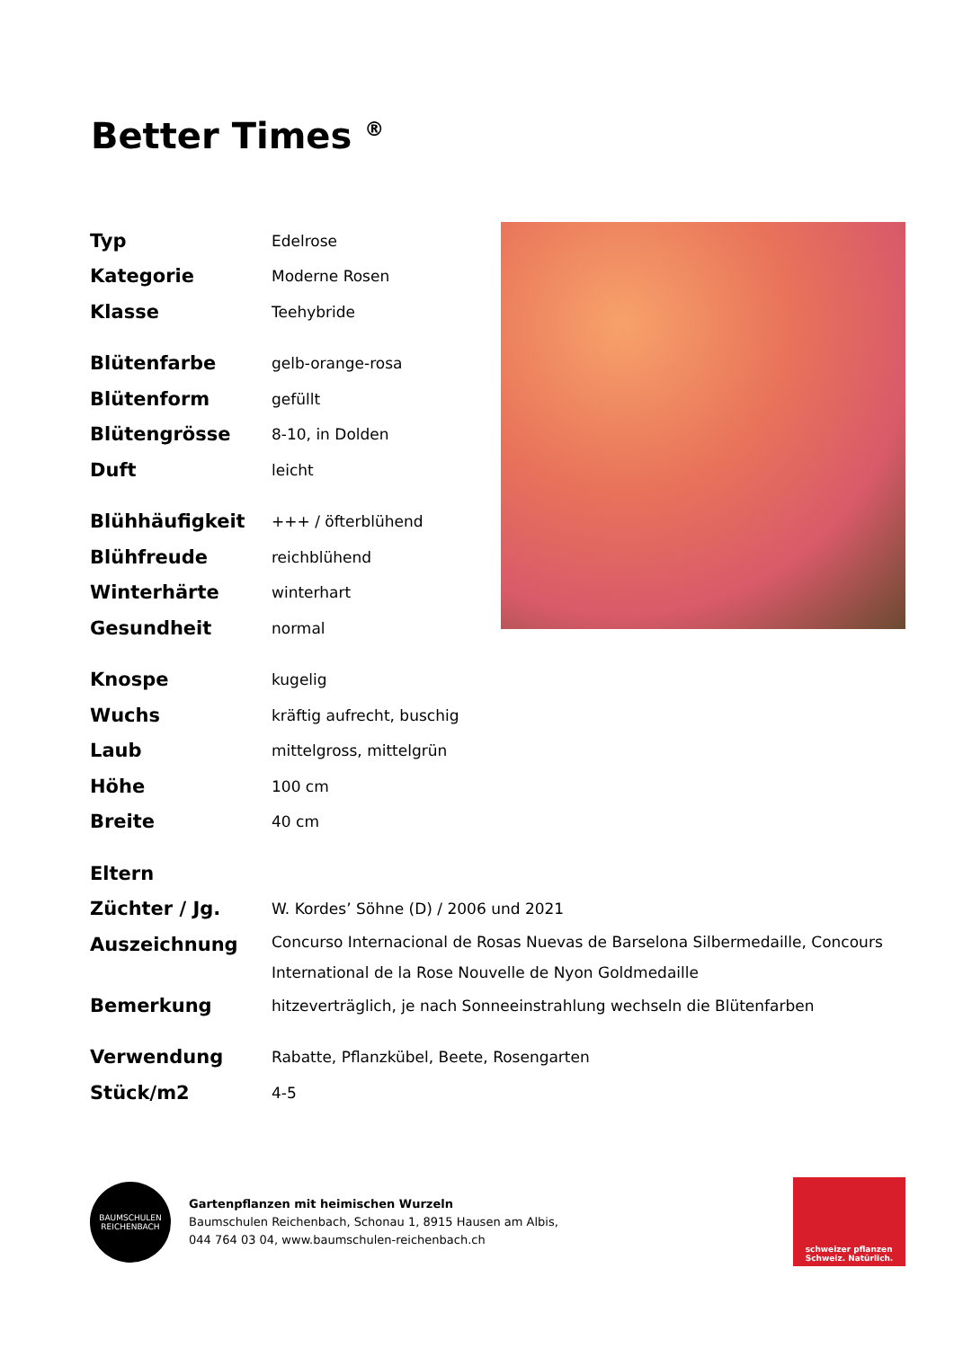Better Times <sup>®</sup>
| Typ | Edelrose |
| Kategorie | Moderne Rosen |
| Klasse | Teehybride |
| Blütenfarbe | gelb-orange-rosa |
| Blütenform | gefüllt |
| Blütengrösse | 8-10, in Dolden |
| Duft | leicht |
| Blühhäufigkeit | +++ / öfterblühend |
| Blühfreude | reichblühend |
| Winterhärte | winterhart |
| Gesundheit | normal |
| Knospe | kugelig |
| Wuchs | kräftig aufrecht, buschig |
| Laub | mittelgross, mittelgrün |
| Höhe | 100 cm |
| Breite | 40 cm |
| Eltern | |
| Züchter / Jg. | W. Kordes’ Söhne (D) / 2006 und 2021 |
| Auszeichnung | Concurso Internacional de Rosas Nuevas de Barselona Silbermedaille, Concours International de la Rose Nouvelle de Nyon Goldmedaille |
| Bemerkung | hitzeverträglich, je nach Sonneeinstrahlung wechseln die Blütenfarben |
| Verwendung | Rabatte, Pflanzkübel, Beete, Rosengarten |
| Stück/m2 | 4-5 |
BAUMSCHULEN REICHENBACH
Gartenpflanzen mit heimischen Wurzeln
Baumschulen Reichenbach, Schonau 1, 8915 Hausen am Albis,
044 764 03 04, www.baumschulen-reichenbach.ch
schweizer pflanzen
Schweiz. Natürlich.